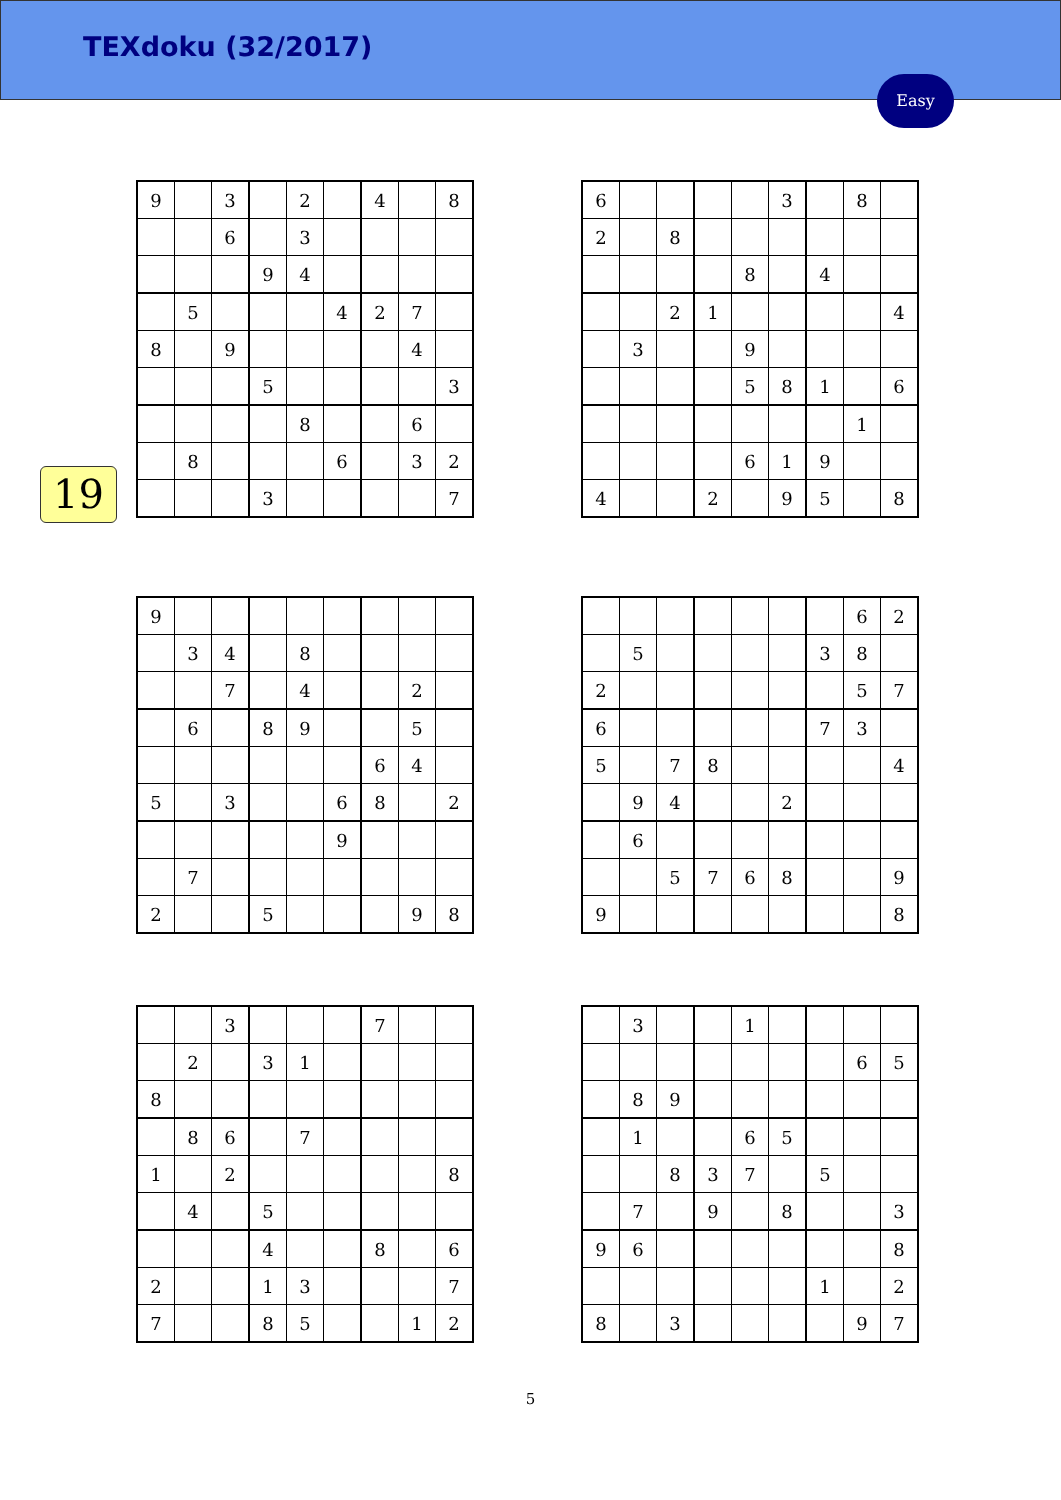TEXdoku (32/2017)
Easy
19
| 9 | | 3 | | 2 | | 4 | | 8 |
| | | 6 | | 3 | | | | |
| | | | 9 | 4 | | | | |
| | 5 | | | | 4 | 2 | 7 | |
| 8 | | 9 | | | | | 4 | |
| | | | 5 | | | | | 3 |
| | | | | 8 | | | 6 | |
| | 8 | | | | 6 | | 3 | 2 |
| | | | 3 | | | | | 7 |
| 6 | | | | | 3 | | 8 | |
| 2 | | 8 | | | | | | |
| | | | | 8 | | 4 | | |
| | | 2 | 1 | | | | | 4 |
| | 3 | | | 9 | | | | |
| | | | | 5 | 8 | 1 | | 6 |
| | | | | | | | 1 | |
| | | | | 6 | 1 | 9 | | |
| 4 | | | 2 | | 9 | 5 | | 8 |
| 9 | | | | | | | | |
| | 3 | 4 | | 8 | | | | |
| | | 7 | | 4 | | | 2 | |
| | 6 | | 8 | 9 | | | 5 | |
| | | | | | | 6 | 4 | |
| 5 | | 3 | | | 6 | 8 | | 2 |
| | | | | | 9 | | | |
| | 7 | | | | | | | |
| 2 | | | 5 | | | | 9 | 8 |
| | | | | | | | 6 | 2 |
| | 5 | | | | | 3 | 8 | |
| 2 | | | | | | | 5 | 7 |
| 6 | | | | | | 7 | 3 | |
| 5 | | 7 | 8 | | | | | 4 |
| | 9 | 4 | | | 2 | | | |
| | 6 | | | | | | | |
| | | 5 | 7 | 6 | 8 | | | 9 |
| 9 | | | | | | | | 8 |
| | | 3 | | | | 7 | | |
| | 2 | | 3 | 1 | | | | |
| 8 | | | | | | | | |
| | 8 | 6 | | 7 | | | | |
| 1 | | 2 | | | | | | 8 |
| | 4 | | 5 | | | | | |
| | | | 4 | | | 8 | | 6 |
| 2 | | | 1 | 3 | | | | 7 |
| 7 | | | 8 | 5 | | | 1 | 2 |
| | 3 | | | 1 | | | | |
| | | | | | | | 6 | 5 |
| | 8 | 9 | | | | | | |
| | 1 | | | 6 | 5 | | | |
| | | 8 | 3 | 7 | | 5 | | |
| | 7 | | 9 | | 8 | | | 3 |
| 9 | 6 | | | | | | | 8 |
| | | | | | | 1 | | 2 |
| 8 | | 3 | | | | | 9 | 7 |
5